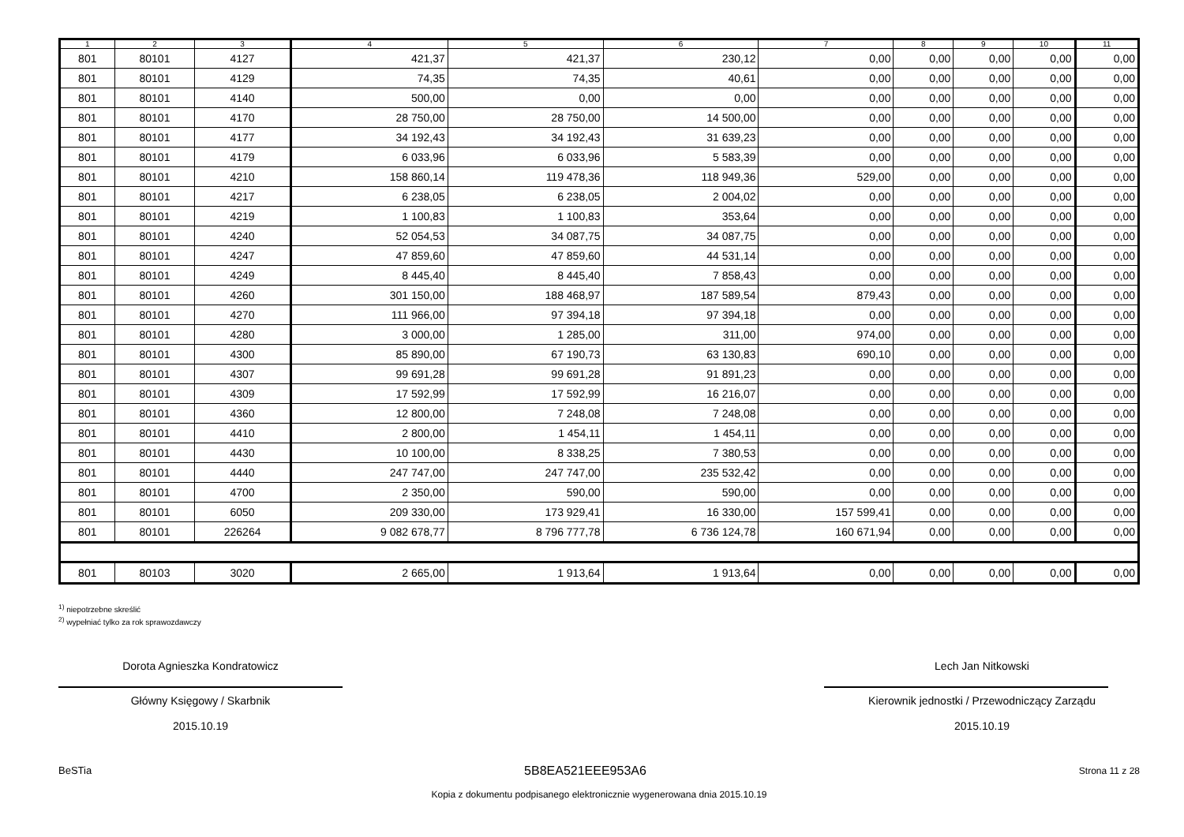| 1 | 2 | 3 | 4 | 5 | 6 | 7 | 8 | 9 | 10 | 11 |
| --- | --- | --- | --- | --- | --- | --- | --- | --- | --- | --- |
| 801 | 80101 | 4127 | 421,37 | 421,37 | 230,12 | 0,00 | 0,00 | 0,00 | 0,00 | 0,00 |
| 801 | 80101 | 4129 | 74,35 | 74,35 | 40,61 | 0,00 | 0,00 | 0,00 | 0,00 | 0,00 |
| 801 | 80101 | 4140 | 500,00 | 0,00 | 0,00 | 0,00 | 0,00 | 0,00 | 0,00 | 0,00 |
| 801 | 80101 | 4170 | 28 750,00 | 28 750,00 | 14 500,00 | 0,00 | 0,00 | 0,00 | 0,00 | 0,00 |
| 801 | 80101 | 4177 | 34 192,43 | 34 192,43 | 31 639,23 | 0,00 | 0,00 | 0,00 | 0,00 | 0,00 |
| 801 | 80101 | 4179 | 6 033,96 | 6 033,96 | 5 583,39 | 0,00 | 0,00 | 0,00 | 0,00 | 0,00 |
| 801 | 80101 | 4210 | 158 860,14 | 119 478,36 | 118 949,36 | 529,00 | 0,00 | 0,00 | 0,00 | 0,00 |
| 801 | 80101 | 4217 | 6 238,05 | 6 238,05 | 2 004,02 | 0,00 | 0,00 | 0,00 | 0,00 | 0,00 |
| 801 | 80101 | 4219 | 1 100,83 | 1 100,83 | 353,64 | 0,00 | 0,00 | 0,00 | 0,00 | 0,00 |
| 801 | 80101 | 4240 | 52 054,53 | 34 087,75 | 34 087,75 | 0,00 | 0,00 | 0,00 | 0,00 | 0,00 |
| 801 | 80101 | 4247 | 47 859,60 | 47 859,60 | 44 531,14 | 0,00 | 0,00 | 0,00 | 0,00 | 0,00 |
| 801 | 80101 | 4249 | 8 445,40 | 8 445,40 | 7 858,43 | 0,00 | 0,00 | 0,00 | 0,00 | 0,00 |
| 801 | 80101 | 4260 | 301 150,00 | 188 468,97 | 187 589,54 | 879,43 | 0,00 | 0,00 | 0,00 | 0,00 |
| 801 | 80101 | 4270 | 111 966,00 | 97 394,18 | 97 394,18 | 0,00 | 0,00 | 0,00 | 0,00 | 0,00 |
| 801 | 80101 | 4280 | 3 000,00 | 1 285,00 | 311,00 | 974,00 | 0,00 | 0,00 | 0,00 | 0,00 |
| 801 | 80101 | 4300 | 85 890,00 | 67 190,73 | 63 130,83 | 690,10 | 0,00 | 0,00 | 0,00 | 0,00 |
| 801 | 80101 | 4307 | 99 691,28 | 99 691,28 | 91 891,23 | 0,00 | 0,00 | 0,00 | 0,00 | 0,00 |
| 801 | 80101 | 4309 | 17 592,99 | 17 592,99 | 16 216,07 | 0,00 | 0,00 | 0,00 | 0,00 | 0,00 |
| 801 | 80101 | 4360 | 12 800,00 | 7 248,08 | 7 248,08 | 0,00 | 0,00 | 0,00 | 0,00 | 0,00 |
| 801 | 80101 | 4410 | 2 800,00 | 1 454,11 | 1 454,11 | 0,00 | 0,00 | 0,00 | 0,00 | 0,00 |
| 801 | 80101 | 4430 | 10 100,00 | 8 338,25 | 7 380,53 | 0,00 | 0,00 | 0,00 | 0,00 | 0,00 |
| 801 | 80101 | 4440 | 247 747,00 | 247 747,00 | 235 532,42 | 0,00 | 0,00 | 0,00 | 0,00 | 0,00 |
| 801 | 80101 | 4700 | 2 350,00 | 590,00 | 590,00 | 0,00 | 0,00 | 0,00 | 0,00 | 0,00 |
| 801 | 80101 | 6050 | 209 330,00 | 173 929,41 | 16 330,00 | 157 599,41 | 0,00 | 0,00 | 0,00 | 0,00 |
| 801 | 80101 | 226264 | 9 082 678,77 | 8 796 777,78 | 6 736 124,78 | 160 671,94 | 0,00 | 0,00 | 0,00 | 0,00 |
| 801 | 80103 | 3020 | 2 665,00 | 1 913,64 | 1 913,64 | 0,00 | 0,00 | 0,00 | 0,00 | 0,00 |
<sup>1)</sup> niepotrzebne skreślić
<sup>2)</sup> wypełniać tylko za rok sprawozdawczy
Dorota Agnieszka Kondratowicz
Główny Księgowy / Skarbnik
2015.10.19
Lech Jan Nitkowski
Kierownik jednostki / Przewodniczący Zarządu
2015.10.19
BeSTia 5B8EA521EEE953A6 Strona 11 z 28
Kopia z dokumentu podpisanego elektronicznie wygenerowana dnia 2015.10.19